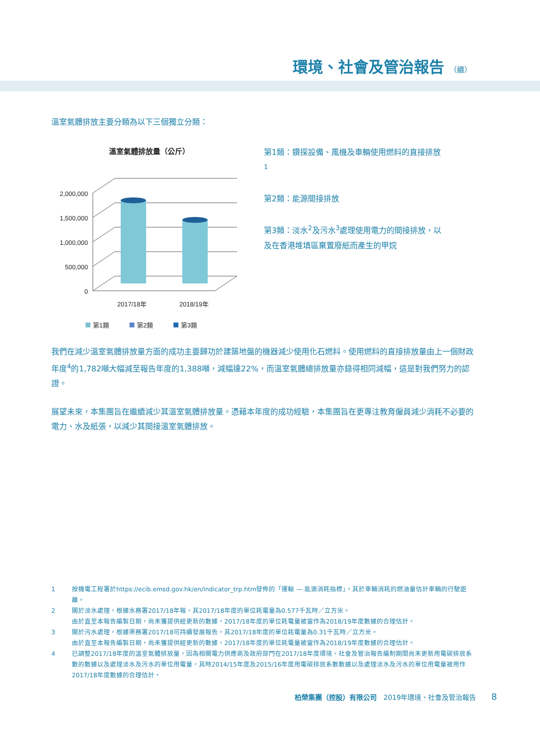環境、社會及管治報告 （續）
溫室氣體排放主要分類為以下三個獨立分類：
溫室氣體排放量（公斤）
2,000,000
1,500,000
1,000,000
500,000
0
2017/18年
2018/19年
第1類
第2類
第3類
第1類：鑽探設備、風機及車輛使用燃料的直接排放<sup>1</sup>
第2類：能源間接排放
第3類：淡水<sup>2</sup>及污水<sup>3</sup>處理使用電力的間接排放，以及在香港堆填區棄置廢紙而產生的甲烷
我們在減少溫室氣體排放量方面的成功主要歸功於建築地盤的機器減少使用化石燃料。使用燃料的直接排放量由上一個財政年度<sup>4</sup>的1,782噸大幅減至報告年度的1,388噸，減幅達22%，而溫室氣體總排放量亦錄得相同減幅，這是對我們努力的認證。
展望未來，本集團旨在繼續減少其溫室氣體排放量。憑藉本年度的成功經驗，本集團旨在更專注教育僱員減少消耗不必要的電力、水及紙張，以減少其間接溫室氣體排放。
1 按機電工程署於https://ecib.emsd.gov.hk/en/indicator_trp.htm發佈的「運輸 — 能源消耗指標」，其於車輛消耗的燃油量估計車輛的行駛距離。
2 關於淡水處理，根據水務署2017/18年報，其2017/18年度的單位耗電量為0.577千瓦時／立方米。
由於直至本報告編製日期，尚未獲提供經更新的數據，2017/18年度的單位耗電量被當作為2018/19年度數據的合理估計。
3 關於污水處理，根據渠務署2017/18可持續發展報告，其2017/18年度的單位耗電量為0.31千瓦時／立方米。
由於直至本報告編製日期，尚未獲提供經更新的數據，2017/18年度的單位耗電量被當作為2018/19年度數據的合理估計。
4 已調整2017/18年度的溫室氣體排放量，因為相關電力供應商及政府部門在2017/18年度環境、社會及管治報告編制期間尚未更新用電碳排放系數的數據以及處理淡水及污水的單位用電量，其時2014/15年度及2015/16年度用電碳排放系數數據以及處理淡水及污水的單位用電量被用作2017/18年度數據的合理估計。
柏榮集團（控股）有限公司 2019年環境、社會及管治報告 8